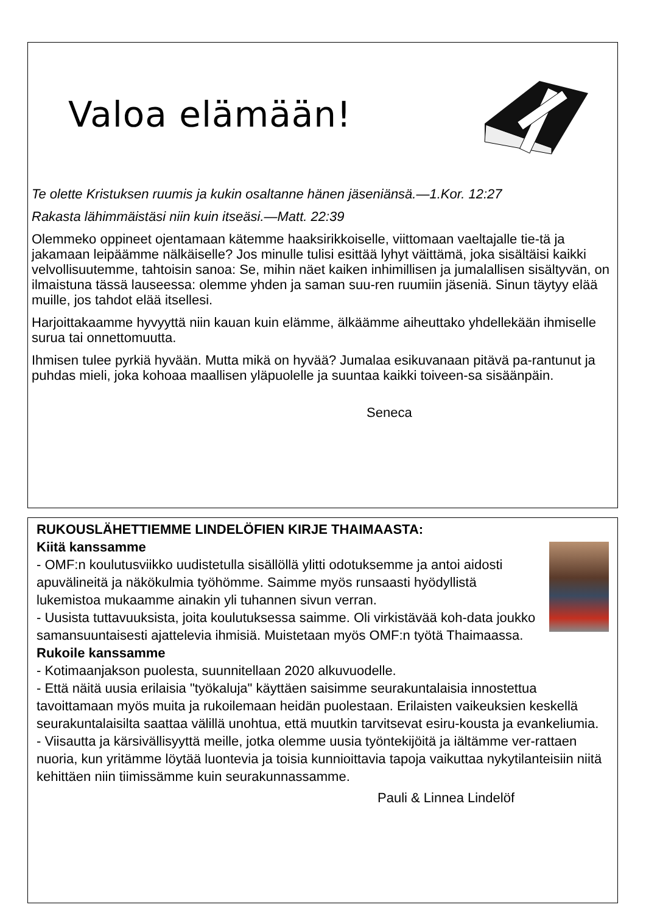Valoa elämään!
Te olette Kristuksen ruumis ja kukin osaltanne hänen jäseniänsä.—1.Kor. 12:27
Rakasta lähimmäistäsi niin kuin itseäsi.—Matt. 22:39
Olemmeko oppineet ojentamaan kätemme haaksirikkoiselle, viittomaan vaeltajalle tie-tä ja jakamaan leipäämme nälkäiselle? Jos minulle tulisi esittää lyhyt väittämä, joka sisältäisi kaikki velvollisuutemme, tahtoisin sanoa: Se, mihin näet kaiken inhimillisen ja jumalallisen sisältyvän, on ilmaistuna tässä lauseessa: olemme yhden ja saman suu-ren ruumiin jäseniä. Sinun täytyy elää muille, jos tahdot elää itsellesi.
Harjoittakaamme hyvyyttä niin kauan kuin elämme, älkäämme aiheuttako yhdellekään ihmiselle surua tai onnettomuutta.
Ihmisen tulee pyrkiä hyvään. Mutta mikä on hyvää? Jumalaa esikuvanaan pitävä pa-rantunut ja puhdas mieli, joka kohoaa maallisen yläpuolelle ja suuntaa kaikki toiveen-sa sisäänpäin.
Seneca
RUKOUSLÄHETTIEMME LINDELÖFIEN KIRJE THAIMAASTA:
Kiitä kanssamme
- OMF:n koulutusviikko uudistetulla sisällöllä ylitti odotuksemme ja antoi aidosti apuvälineitä ja näkökulmia työhömme. Saimme myös runsaasti hyödyllistä lukemistoa mukaamme ainakin yli tuhannen sivun verran.
- Uusista tuttavuuksista, joita koulutuksessa saimme. Oli virkistävää koh-data joukko samansuuntaisesti ajattelevia ihmisiä. Muistetaan myös OMF:n työtä Thaimaassa.
Rukoile kanssamme
- Kotimaanjakson puolesta, suunnitellaan 2020 alkuvuodelle.
- Että näitä uusia erilaisia "työkaluja" käyttäen saisimme seurakuntalaisia innostettua tavoittamaan myös muita ja rukoilemaan heidän puolestaan. Erilaisten vaikeuksien keskellä seurakuntalaisilta saattaa välillä unohtua, että muutkin tarvitsevat esiru-kousta ja evankeliumia.
- Viisautta ja kärsivällisyyttä meille, jotka olemme uusia työntekijöitä ja iältämme ver-rattaen nuoria, kun yritämme löytää luontevia ja toisia kunnioittavia tapoja vaikuttaa nykytilanteisiin niitä kehittäen niin tiimissämme kuin seurakunnassamme.
Pauli & Linnea Lindelöf